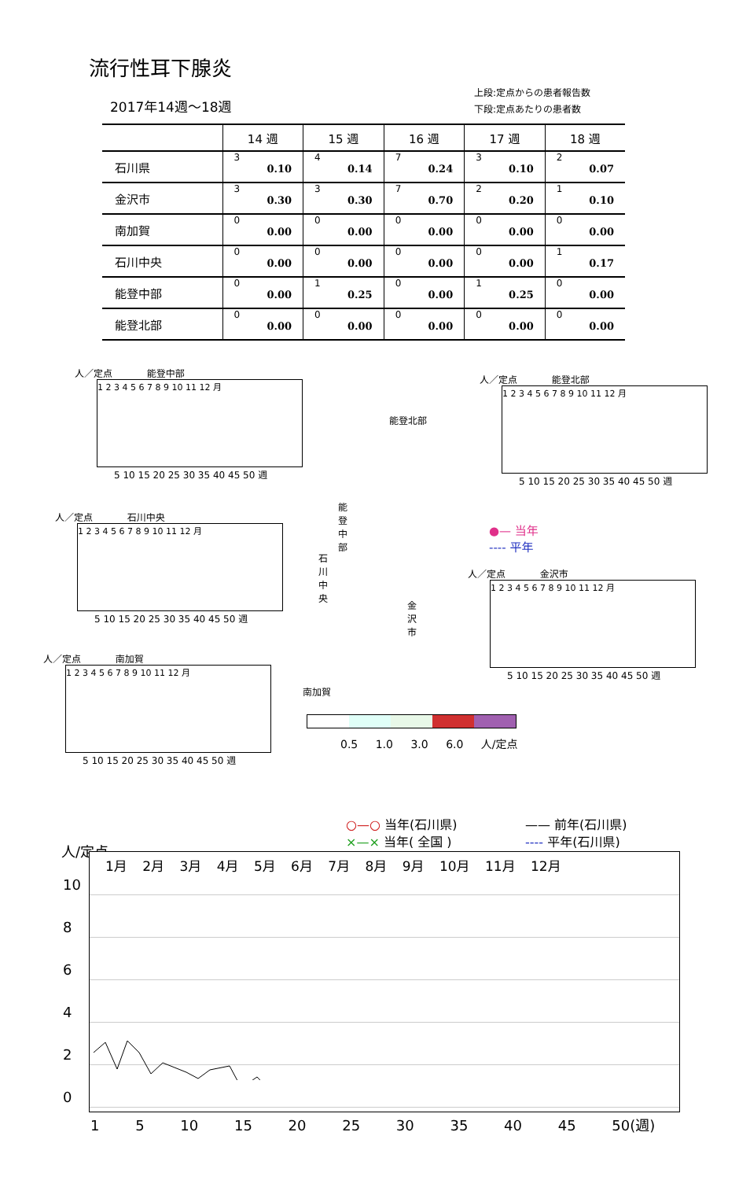流行性耳下腺炎
2017年14週〜18週
上段:定点からの患者報告数
下段:定点あたりの患者数
| | 14 週 | 15 週 | 16 週 | 17 週 | 18 週 |
| --- | --- | --- | --- | --- | --- |
| 石川県 | 3 0.10 | 4 0.14 | 7 0.24 | 3 0.10 | 2 0.07 |
| 金沢市 | 3 0.30 | 3 0.30 | 7 0.70 | 2 0.20 | 1 0.10 |
| 南加賀 | 0 0.00 | 0 0.00 | 0 0.00 | 0 0.00 | 0 0.00 |
| 石川中央 | 0 0.00 | 0 0.00 | 0 0.00 | 0 0.00 | 1 0.17 |
| 能登中部 | 0 0.00 | 1 0.25 | 0 0.00 | 1 0.25 | 0 0.00 |
| 能登北部 | 0 0.00 | 0 0.00 | 0 0.00 | 0 0.00 | 0 0.00 |
人／定点 能登中部
1 2 3 4 5 6 7 8 9 10 11 12 月
5 10 15 20 25 30 35 40 45 50 週
人／定点 能登北部
1 2 3 4 5 6 7 8 9 10 11 12 月
5 10 15 20 25 30 35 40 45 50 週
人／定点 石川中央
1 2 3 4 5 6 7 8 9 10 11 12 月
5 10 15 20 25 30 35 40 45 50 週
人／定点 金沢市
1 2 3 4 5 6 7 8 9 10 11 12 月
5 10 15 20 25 30 35 40 45 50 週
人／定点 南加賀
1 2 3 4 5 6 7 8 9 10 11 12 月
5 10 15 20 25 30 35 40 45 50 週
能登北部
能登中部
石川中央
金沢市
南加賀
●— 当年
---- 平年
0.5 1.0 3.0 6.0 人/定点
○—○ 当年(石川県)
×—× 当年( 全国 )
—— 前年(石川県)
---- 平年(石川県)
人/定点
10
8
6
4
2
0
1月 2月 3月 4月 5月 6月 7月 8月 9月 10月 11月 12月
1 5 10 15 20 25 30 35 40 45 50(週)